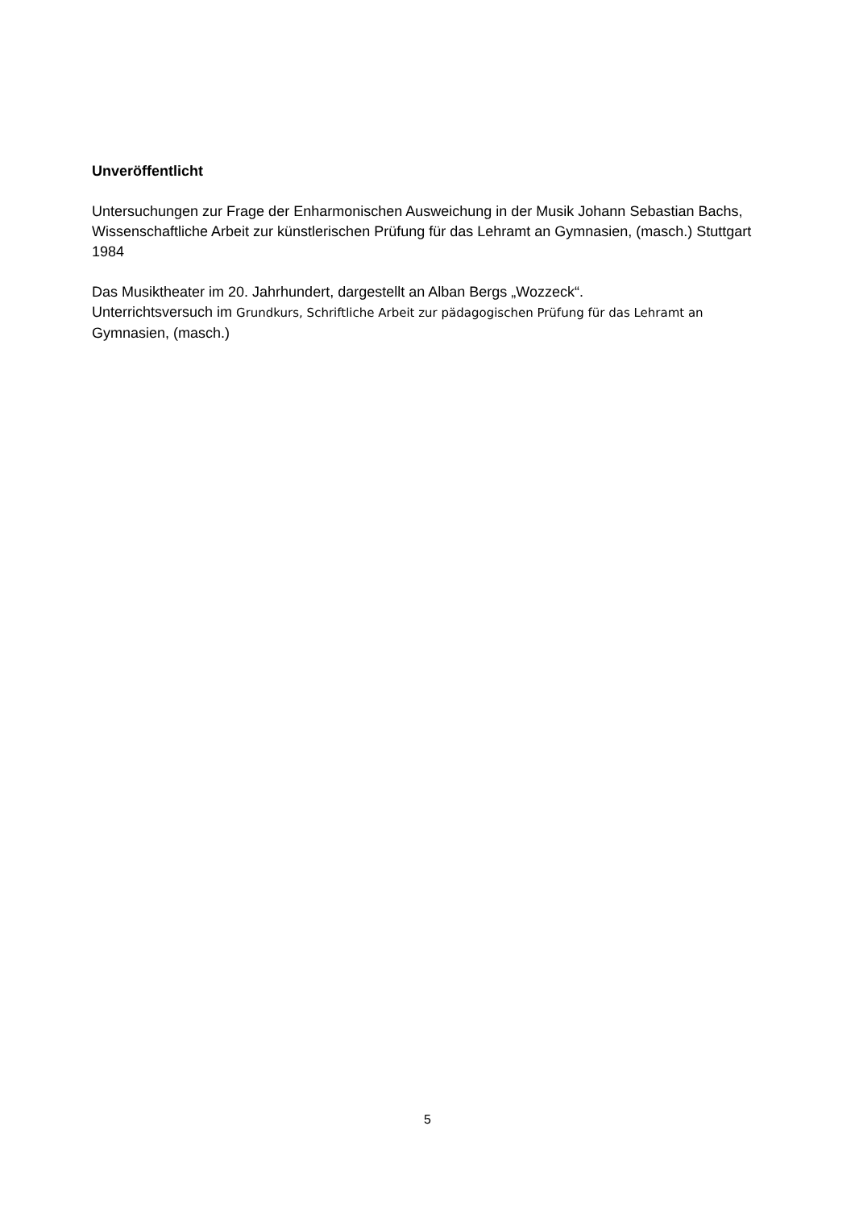Unveröffentlicht
Untersuchungen zur Frage der Enharmonischen Ausweichung in der Musik Johann Sebastian Bachs, Wissenschaftliche Arbeit zur künstlerischen Prüfung für das Lehramt an Gymnasien, (masch.) Stuttgart 1984
Das Musiktheater im 20. Jahrhundert, dargestellt an Alban Bergs „Wozzeck“.
Unterrichtsversuch im Grundkurs, Schriftliche Arbeit zur pädagogischen Prüfung für das Lehramt an Gymnasien, (masch.)
5